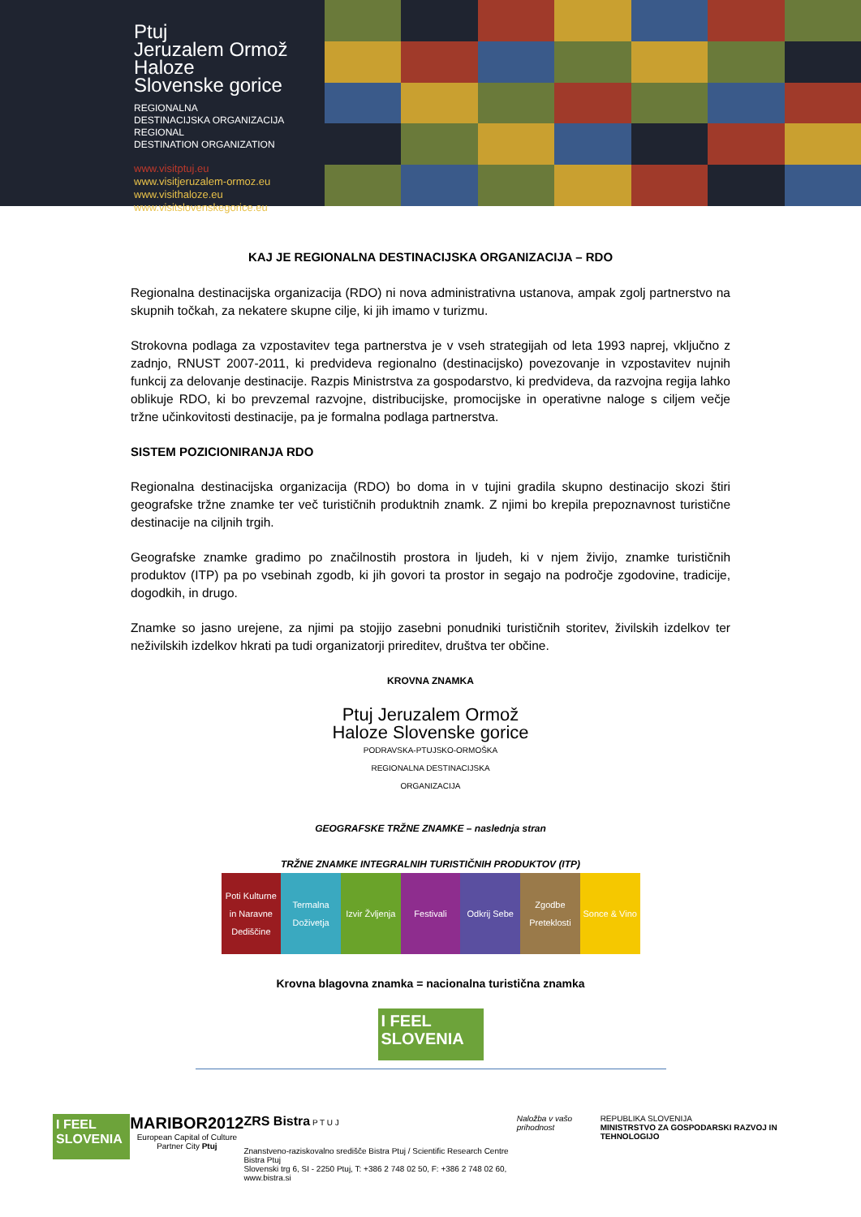Ptuj
Jeruzalem Ormož
Haloze
Slovenske gorice
REGIONALNA
DESTINACIJSKA ORGANIZACIJA
REGIONAL
DESTINATION ORGANIZATION
www.visitptuj.eu
www.visitjeruzalem-ormoz.eu
www.visithaloze.eu
www.visitslovenskegorice.eu
KAJ JE REGIONALNA DESTINACIJSKA ORGANIZACIJA – RDO
Regionalna destinacijska organizacija (RDO) ni nova administrativna ustanova, ampak zgolj partnerstvo na skupnih točkah, za nekatere skupne cilje, ki jih imamo v turizmu.
Strokovna podlaga za vzpostavitev tega partnerstva je v vseh strategijah od leta 1993 naprej, vključno z zadnjo, RNUST 2007-2011, ki predvideva regionalno (destinacijsko) povezovanje in vzpostavitev nujnih funkcij za delovanje destinacije. Razpis Ministrstva za gospodarstvo, ki predvideva, da razvojna regija lahko oblikuje RDO, ki bo prevzemal razvojne, distribucijske, promocijske in operativne naloge s ciljem večje tržne učinkovitosti destinacije, pa je formalna podlaga partnerstva.
SISTEM POZICIONIRANJA RDO
Regionalna destinacijska organizacija (RDO) bo doma in v tujini gradila skupno destinacijo skozi štiri geografske tržne znamke ter več turističnih produktnih znamk. Z njimi bo krepila prepoznavnost turistične destinacije na ciljnih trgih.
Geografske znamke gradimo po značilnostih prostora in ljudeh, ki v njem živijo, znamke turističnih produktov (ITP) pa po vsebinah zgodb, ki jih govori ta prostor in segajo na področje zgodovine, tradicije, dogodkih, in drugo.
Znamke so jasno urejene, za njimi pa stojijo zasebni ponudniki turističnih storitev, živilskih izdelkov ter neživilskih izdelkov hkrati pa tudi organizatorji prireditev, društva ter občine.
KROVNA ZNAMKA
Ptuj Jeruzalem Ormož
Haloze Slovenske gorice
PODRAVSKA-PTUJSKO-ORMOŠKA
REGIONALNA DESTINACIJSKA
ORGANIZACIJA
GEOGRAFSKE TRŽNE ZNAMKE – naslednja stran
TRŽNE ZNAMKE INTEGRALNIH TURISTIČNIH PRODUKTOV (ITP)
Poti Kulturne in Naravne Dediščine
Termalna Doživetja Izvir Žvljenja Festivali Odkrij Sebe Zgodbe Preteklosti Sonce & Vino
Krovna blagovna znamka = nacionalna turistična znamka
I FEEL
SLOVENIA
I FEEL SLOVENIA
MARIBOR2012
European Capital of Culture
Partner City Ptuj
ZRS Bistra P T U J
Znanstveno-raziskovalno središče Bistra Ptuj / Scientific Research Centre Bistra Ptuj
Slovenski trg 6, SI - 2250 Ptuj, T: +386 2 748 02 50, F: +386 2 748 02 60, www.bistra.si
Naložba v vašo prihodnost REPUBLIKA SLOVENIJA
MINISTRSTVO ZA GOSPODARSKI RAZVOJ IN TEHNOLOGIJO